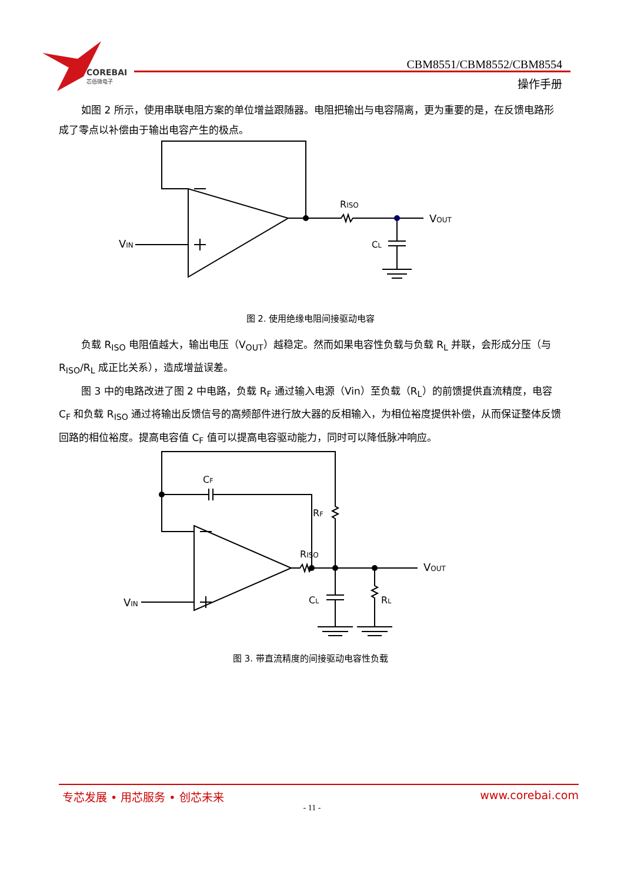COREBAI
芯佰微电子
CBM8551/CBM8552/CBM8554
操作手册
如图 2 所示，使用串联电阻方案的单位增益跟随器。电阻把输出与电容隔离，更为重要的是，在反馈电路形成了零点以补偿由于输出电容产生的极点。
RISO
VOUT
CL
VIN
图 2. 使用绝缘电阻间接驱动电容
负载 R<sub>ISO</sub> 电阻值越大，输出电压（V<sub>OUT</sub>）越稳定。然而如果电容性负载与负载 R<sub>L</sub> 并联，会形成分压（与 R<sub>ISO</sub>/R<sub>L</sub> 成正比关系），造成增益误差。
图 3 中的电路改进了图 2 中电路，负载 R<sub>F</sub> 通过输入电源（Vin）至负载（R<sub>L</sub>）的前馈提供直流精度，电容 C<sub>F</sub> 和负载 R<sub>ISO</sub> 通过将输出反馈信号的高频部件进行放大器的反相输入，为相位裕度提供补偿，从而保证整体反馈回路的相位裕度。提高电容值 C<sub>F</sub> 值可以提高电容驱动能力，同时可以降低脉冲响应。
CF
RF
RISO
VOUT
CL
RL
VIN
图 3. 带直流精度的间接驱动电容性负载
专芯发展 • 用芯服务 • 创芯未来 www.corebai.com
- 11 -